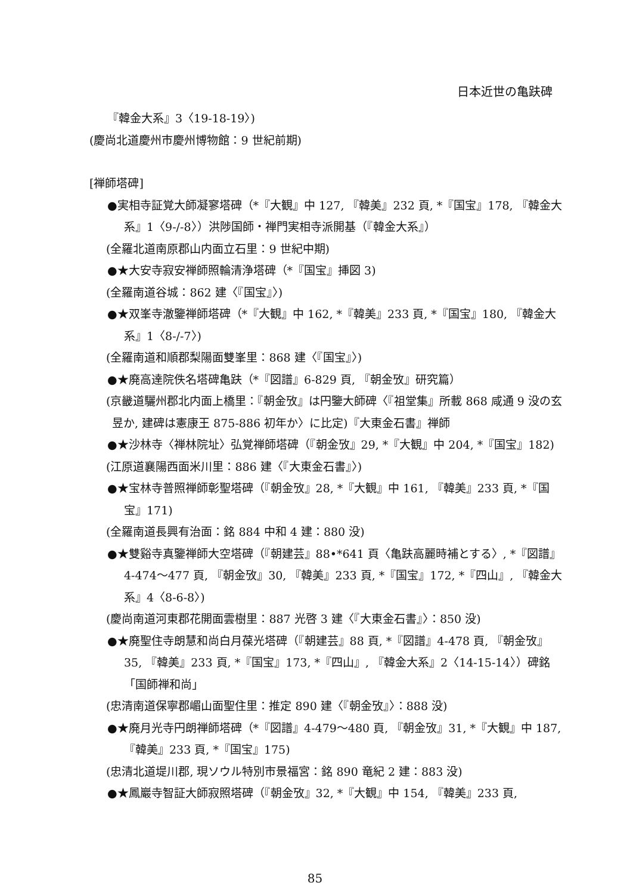日本近世の亀趺碑
『韓金大系』3〈19-18-19〉)
(慶尚北道慶州市慶州博物館：9 世紀前期)
[禅師塔碑]
●実相寺証覚大師凝寥塔碑（*『大観』中 127, 『韓美』232 頁, *『国宝』178, 『韓金大系』1〈9-/-8〉）洪陟国師・禅門実相寺派開基（『韓金大系』）
(全羅北道南原郡山内面立石里：9 世紀中期)
●★大安寺寂安禅師照輪清浄塔碑（*『国宝』挿図 3)
(全羅南道谷城：862 建〈『国宝』〉)
●★双峯寺澈鑒禅師塔碑（*『大観』中 162, *『韓美』233 頁, *『国宝』180, 『韓金大系』1〈8-/-7〉)
(全羅南道和順郡梨陽面雙峯里：868 建〈『国宝』〉)
●★廃高達院佚名塔碑亀趺（*『図譜』6-829 頁, 『朝金攷』研究篇）
(京畿道驪州郡北内面上橋里：『朝金攷』は円鑒大師碑〈『祖堂集』所載 868 咸通 9 没の玄昱か, 建碑は憲康王 875-886 初年か〉に比定)『大東金石書』禅師
●★沙林寺〈禅林院址〉弘覚禅師塔碑（『朝金攷』29, *『大観』中 204, *『国宝』182)
(江原道襄陽西面米川里：886 建〈『大東金石書』〉)
●★宝林寺普照禅師彰聖塔碑（『朝金攷』28, *『大観』中 161, 『韓美』233 頁, *『国宝』171)
(全羅南道長興有治面：銘 884 中和 4 建：880 没)
●★雙谿寺真鑒禅師大空塔碑（『朝建芸』88•*641 頁〈亀趺高麗時補とする〉, *『図譜』4-474～477 頁, 『朝金攷』30, 『韓美』233 頁, *『国宝』172, *『四山』, 『韓金大系』4〈8-6-8〉)
(慶尚南道河東郡花開面雲樹里：887 光啓 3 建〈『大東金石書』〉：850 没)
●★廃聖住寺朗慧和尚白月葆光塔碑（『朝建芸』88 頁, *『図譜』4-478 頁, 『朝金攷』35, 『韓美』233 頁, *『国宝』173, *『四山』, 『韓金大系』2〈14-15-14〉）碑銘「国師禅和尚」
(忠清南道保寧郡嵋山面聖住里：推定 890 建〈『朝金攷』〉：888 没)
●★廃月光寺円朗禅師塔碑（*『図譜』4-479～480 頁, 『朝金攷』31, *『大観』中 187, 『韓美』233 頁, *『国宝』175)
(忠清北道堤川郡, 現ソウル特別市景福宮：銘 890 竜紀 2 建：883 没)
●★鳳巖寺智証大師寂照塔碑（『朝金攷』32, *『大観』中 154, 『韓美』233 頁,
85